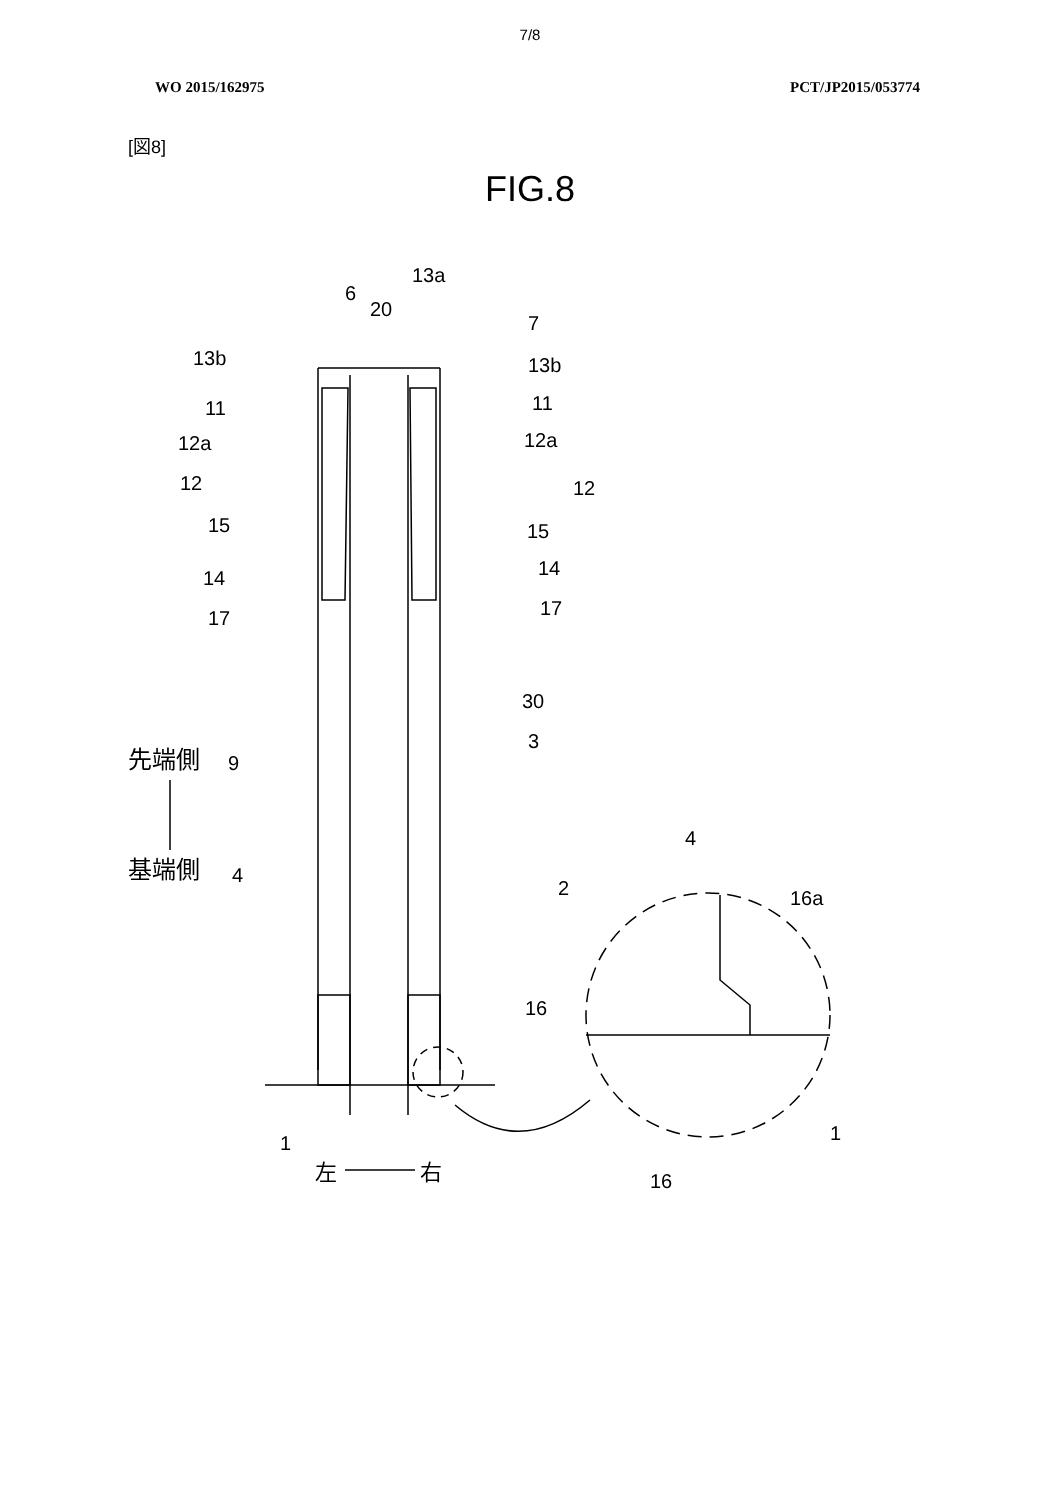7/8
WO 2015/162975 PCT/JP2015/053774
[図8]
FIG.8
13a
6
20
7
13b
13b
11
11
12a
12a
12
12
15
15
14
14
17
17
30
3
9
先端側
基端側
4
2
4
16a
16
1
1
16
左
右